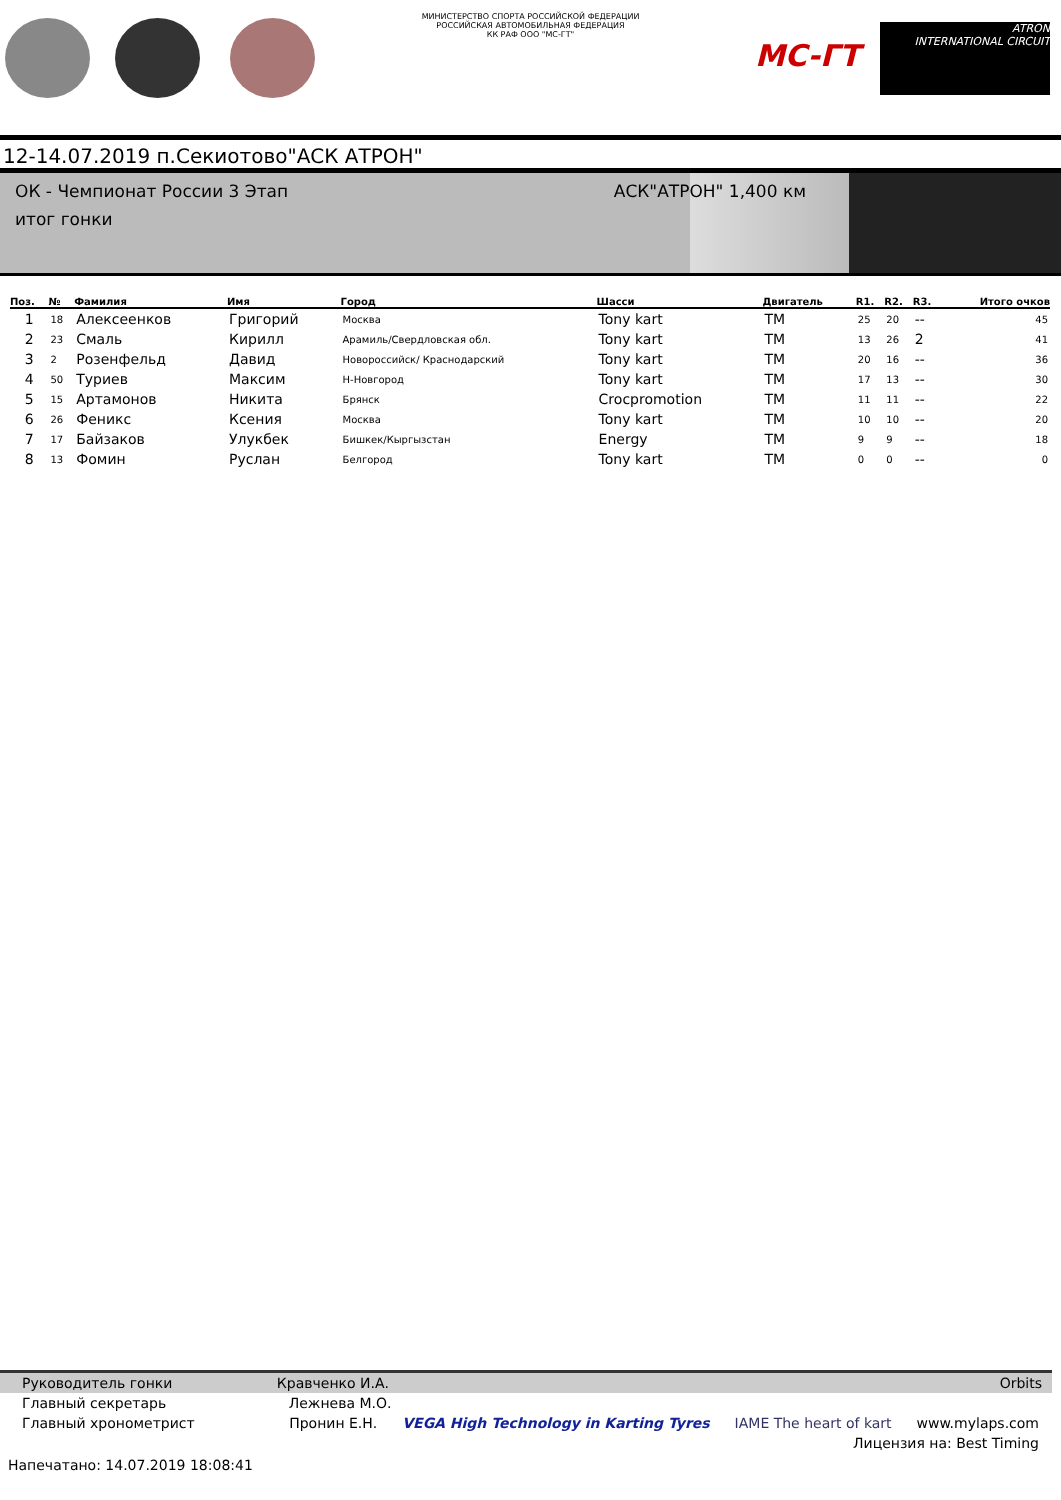МИНИСТЕРСТВО СПОРТА РОССИЙСКОЙ ФЕДЕРАЦИИ
РОССИЙСКАЯ АВТОМОБИЛЬНАЯ ФЕДЕРАЦИЯ
КК РАФ ООО "МС-ГТ"
MC-ГТ
ATRON
INTERNATIONAL CIRCUIT
12-14.07.2019 п.Секиотово"АСК АТРОН"
ОК - Чемпионат России 3 Этап
итог гонки
АСК"АТРОН" 1,400 км
| Поз. | № | Фамилия | Имя | Город | Шасси | Двигатель | R1. | R2. | R3. | Итого очков |
| --- | --- | --- | --- | --- | --- | --- | --- | --- | --- | --- |
| 1 | 18 | Алексеенков | Григорий | Москва | Tony kart | TM | 25 | 20 | -- | 45 |
| 2 | 23 | Смаль | Кирилл | Арамиль/Свердловская обл. | Tony kart | TM | 13 | 26 | 2 | 41 |
| 3 | 2 | Розенфельд | Давид | Новороссийск/ Краснодарский | Tony kart | TM | 20 | 16 | -- | 36 |
| 4 | 50 | Туриев | Максим | Н-Новгород | Tony kart | TM | 17 | 13 | -- | 30 |
| 5 | 15 | Артамонов | Никита | Брянск | Crocpromotion | TM | 11 | 11 | -- | 22 |
| 6 | 26 | Феникс | Ксения | Москва | Tony kart | TM | 10 | 10 | -- | 20 |
| 7 | 17 | Байзаков | Улукбек | Бишкек/Кыргызстан | Energy | TM | 9 | 9 | -- | 18 |
| 8 | 13 | Фомин | Руслан | Белгород | Tony kart | TM | 0 | 0 | -- | 0 |
Руководитель гонки Кравченко И.А. Orbits
Главный секретарь Лежнева М.О.
Главный хронометрист Пронин Е.Н. VEGA High Technology in Karting Tyres IAME The heart of kart www.mylaps.com
Лицензия на: Best Timing
Напечатано: 14.07.2019 18:08:41